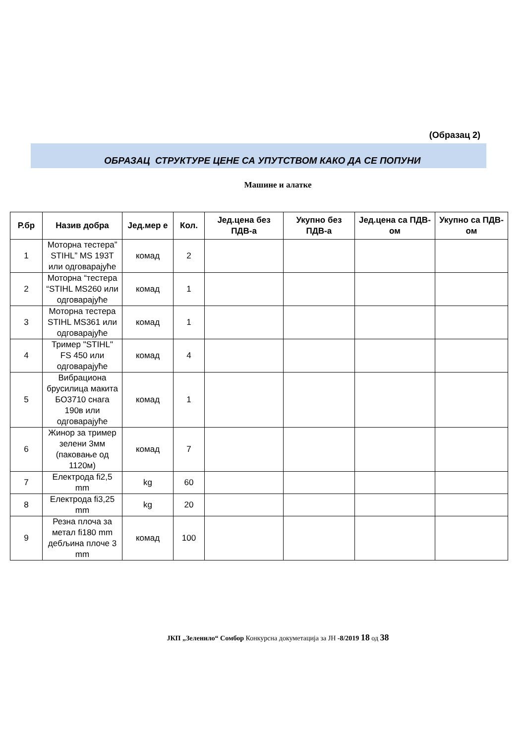(Образац 2)
ОБРАЗАЦ СТРУКТУРЕ ЦЕНЕ СА УПУТСТВОМ КАКО ДА СЕ ПОПУНИ
Машине и алатке
| Р.бр | Назив добра | Јед.мер е | Кол. | Јед.цена без ПДВ-а | Укупно без ПДВ-а | Јед.цена са ПДВ-ом | Укупно са ПДВ-ом |
| --- | --- | --- | --- | --- | --- | --- | --- |
| 1 | Моторна тестера” STIHL” MS 193T или одговарајуће | комад | 2 | | | | |
| 2 | Моторна “тестера “STIHL MS260 или одговарајуће | комад | 1 | | | | |
| 3 | Моторна тестера STIHL MS361 или одговарајуће | комад | 1 | | | | |
| 4 | Тример "STIHL" FS 450 или одговарајуће | комад | 4 | | | | |
| 5 | Вибрациона брусилица макита БО3710 снага 190в или одговарајуће | комад | 1 | | | | |
| 6 | Жинор за тример зелени 3мм (паковање од 1120м) | комад | 7 | | | | |
| 7 | Електрода fi2,5 mm | kg | 60 | | | | |
| 8 | Електрода fi3,25 mm | kg | 20 | | | | |
| 9 | Резна плоча за метал fi180 mm дебљина плоче 3 mm | комад | 100 | | | | |
ЈКП „Зеленило“ Сомбор Конкурсна докуметација за ЈН -8/2019 18 од 38